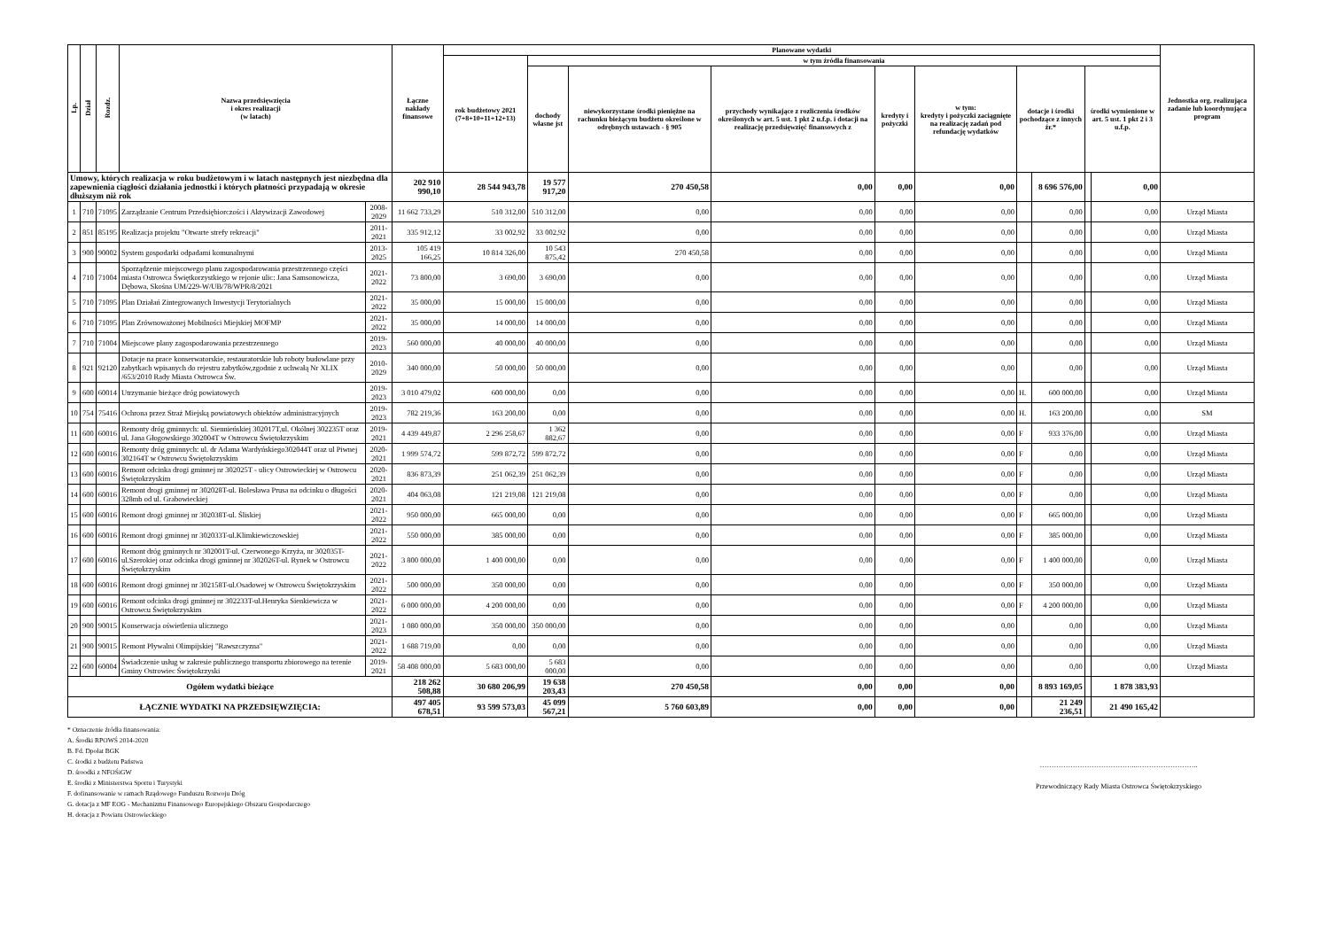| Lp. | Dział | Rozdz. | Nazwa przedsięwzięcia i okres realizacji (w latach) | | Łączne nakłady finansowe | Planowane wydatki | | | | | | | | | | Jednostka org. realizująca zadanie lub koordynująca program |
| --- | --- | --- | --- | --- | --- | --- | --- | --- | --- | --- | --- | --- | --- | --- | --- | --- |
| | | | | | | rok budżetowy 2021 (7+8+10+11+12+13) | w tym źródła finansowania | | | | | | | | | |
| | | | | | | | dochody własne jst | niewykorzystane środki pieniężne na rachunku bieżącym budżetu określone w odrębnych ustawach - § 905 | przychody wynikające z rozliczenia środków określonych w art. 5 ust. 1 pkt 2 u.f.p. i dotacji na realizację przedsięwzięć finansowych z | kredyty i pożyczki | w tym: kredyty i pożyczki zaciągnięte na realizację zadań pod refundację wydatków | dotacje i środki pochodzące z innych źr.* | | środki wymienione w art. 5 ust. 1 pkt 2 i 3 u.f.p. | | |
| Umowy, których realizacja w roku budżetowym i w latach następnych jest niezbędna dla zapewnienia ciągłości działania jednostki i których płatności przypadają w okresie dłuższym niż rok | | | | | 202 910 990,10 | 28 544 943,78 | 19 577 917,20 | 270 450,58 | 0,00 | 0,00 | 0,00 | | 8 696 576,00 | | 0,00 | |
| 1 | 710 | 71095 | Zarządzanie Centrum Przedsiębiorczości i Aktywizacji Zawodowej | 2008-2029 | 11 662 733,29 | 510 312,00 | 510 312,00 | 0,00 | 0,00 | 0,00 | 0,00 | | 0,00 | | 0,00 | Urząd Miasta |
| 2 | 851 | 85195 | Realizacja projektu "Otwarte strefy rekreacji" | 2011-2021 | 335 912,12 | 33 002,92 | 33 002,92 | 0,00 | 0,00 | 0,00 | 0,00 | | 0,00 | | 0,00 | Urząd Miasta |
| 3 | 900 | 90002 | System gospodarki odpadami komunalnymi | 2013-2025 | 105 419 166,25 | 10 814 326,00 | 10 543 875,42 | 270 450,58 | 0,00 | 0,00 | 0,00 | | 0,00 | | 0,00 | Urząd Miasta |
| 4 | 710 | 71004 | Sporządzenie miejscowego planu zagospodarowania przestrzennego części miasta Ostrowca Świętkorzystkiego w rejonie ulic: Jana Samsonowicza, Dębowa, Skośna UM/229-W/UB/78/WPR/8/2021 | 2021-2022 | 73 800,00 | 3 690,00 | 3 690,00 | 0,00 | 0,00 | 0,00 | 0,00 | | 0,00 | | 0,00 | Urząd Miasta |
| 5 | 710 | 71095 | Plan Działań Zintegrowanych Inwestycji Terytorialnych | 2021-2022 | 35 000,00 | 15 000,00 | 15 000,00 | 0,00 | 0,00 | 0,00 | 0,00 | | 0,00 | | 0,00 | Urząd Miasta |
| 6 | 710 | 71095 | Plan Zrównoważonej Mobilności Miejskiej MOFMP | 2021-2022 | 35 000,00 | 14 000,00 | 14 000,00 | 0,00 | 0,00 | 0,00 | 0,00 | | 0,00 | | 0,00 | Urząd Miasta |
| 7 | 710 | 71004 | Miejscowe plany zagospodarowania przestrzennego | 2019-2023 | 560 000,00 | 40 000,00 | 40 000,00 | 0,00 | 0,00 | 0,00 | 0,00 | | 0,00 | | 0,00 | Urząd Miasta |
| 8 | 921 | 92120 | Dotacje na prace konserwatorskie, restauratorskie lub roboty budowlane przy zabytkach wpisanych do rejestru zabytków,zgodnie z uchwałą Nr XLIX /653/2010 Rady Miasta Ostrowca Św. | 2010-2029 | 340 000,00 | 50 000,00 | 50 000,00 | 0,00 | 0,00 | 0,00 | 0,00 | | 0,00 | | 0,00 | Urząd Miasta |
| 9 | 600 | 60014 | Utrzymanie bieżące dróg powiatowych | 2019-2023 | 3 010 479,02 | 600 000,00 | 0,00 | 0,00 | 0,00 | 0,00 | 0,00 | H. | 600 000,00 | | 0,00 | Urząd Miasta |
| 10 | 754 | 75416 | Ochrona przez Straż Miejską powiatowych obiektów administracyjnych | 2019-2023 | 782 219,36 | 163 200,00 | 0,00 | 0,00 | 0,00 | 0,00 | 0,00 | H. | 163 200,00 | | 0,00 | SM |
| 11 | 600 | 60016 | Remonty dróg gminnych: ul. Siennieńskiej 302017T,ul. Okólnej 302235T oraz ul. Jana Głogowskiego 302004T w Ostrowcu Świętokrzyskim | 2019-2021 | 4 439 449,87 | 2 296 258,67 | 1 362 882,67 | 0,00 | 0,00 | 0,00 | 0,00 | F | 933 376,00 | | 0,00 | Urząd Miasta |
| 12 | 600 | 60016 | Remonty dróg gminnych: ul. dr Adama Wardyńskiego302044T oraz ul Piwnej 302164T w Ostrowcu Świętokrzyskim | 2020-2021 | 1 999 574,72 | 599 872,72 | 599 872,72 | 0,00 | 0,00 | 0,00 | 0,00 | F | 0,00 | | 0,00 | Urząd Miasta |
| 13 | 600 | 60016 | Remont odcinka drogi gminnej nr 302025T - ulicy Ostrowieckiej w Ostrowcu Świętokrzyskim | 2020-2021 | 836 873,39 | 251 062,39 | 251 062,39 | 0,00 | 0,00 | 0,00 | 0,00 | F | 0,00 | | 0,00 | Urząd Miasta |
| 14 | 600 | 60016 | Remont drogi gminnej nr 302028T-ul. Bolesława Prusa na odcinku o długości 328mb od ul. Grabowieckiej | 2020-2021 | 404 063,08 | 121 219,08 | 121 219,08 | 0,00 | 0,00 | 0,00 | 0,00 | F | 0,00 | | 0,00 | Urząd Miasta |
| 15 | 600 | 60016 | Remont drogi gminnej nr 302038T-ul. Śliskiej | 2021-2022 | 950 000,00 | 665 000,00 | 0,00 | 0,00 | 0,00 | 0,00 | 0,00 | F | 665 000,00 | | 0,00 | Urząd Miasta |
| 16 | 600 | 60016 | Remont drogi gminnej nr 302033T-ul.Klimkiewiczowskiej | 2021-2022 | 550 000,00 | 385 000,00 | 0,00 | 0,00 | 0,00 | 0,00 | 0,00 | F | 385 000,00 | | 0,00 | Urząd Miasta |
| 17 | 600 | 60016 | Remont dróg gminnych nr 302001T-ul. Czerwonego Krzyża, nr 302035T-ul.Szerokiej oraz odcinka drogi gminnej nr 302026T-ul. Rynek w Ostrowcu Świętokrzyskim | 2021-2022 | 3 800 000,00 | 1 400 000,00 | 0,00 | 0,00 | 0,00 | 0,00 | 0,00 | F | 1 400 000,00 | | 0,00 | Urząd Miasta |
| 18 | 600 | 60016 | Remont drogi gminnej nr 302158T-ul.Osadowej w Ostrowcu Świętokrzyskim | 2021-2022 | 500 000,00 | 350 000,00 | 0,00 | 0,00 | 0,00 | 0,00 | 0,00 | F | 350 000,00 | | 0,00 | Urząd Miasta |
| 19 | 600 | 60016 | Remont odcinka drogi gminnej nr 302233T-ul.Henryka Sienkiewicza w Ostrowcu Świętokrzyskim | 2021-2022 | 6 000 000,00 | 4 200 000,00 | 0,00 | 0,00 | 0,00 | 0,00 | 0,00 | F | 4 200 000,00 | | 0,00 | Urząd Miasta |
| 20 | 900 | 90015 | Konserwacja oświetlenia ulicznego | 2021-2023 | 1 080 000,00 | 350 000,00 | 350 000,00 | 0,00 | 0,00 | 0,00 | 0,00 | | 0,00 | | 0,00 | Urząd Miasta |
| 21 | 900 | 90015 | Remont Pływalni Olimpijskiej "Rawszczyzna" | 2021-2022 | 1 688 719,00 | 0,00 | 0,00 | 0,00 | 0,00 | 0,00 | 0,00 | | 0,00 | | 0,00 | Urząd Miasta |
| 22 | 600 | 60004 | Świadczenie usług w zakresie publicznego transportu zbiorowego na terenie Gminy Ostrowiec Świętokrzyski | 2019-2021 | 58 408 000,00 | 5 683 000,00 | 5 683 000,00 | 0,00 | 0,00 | 0,00 | 0,00 | | 0,00 | | 0,00 | Urząd Miasta |
| Ogółem wydatki bieżące | | | | | 218 262 508,88 | 30 680 206,99 | 19 638 203,43 | 270 450,58 | 0,00 | 0,00 | 0,00 | | 8 893 169,05 | | 1 878 383,93 | |
| ŁĄCZNIE WYDATKI NA PRZEDSIĘWZIĘCIA: | | | | | 497 405 678,51 | 93 599 573,03 | 45 099 567,21 | 5 760 603,89 | 0,00 | 0,00 | 0,00 | | 21 249 236,51 | | 21 490 165,42 | |
* Oznaczenie źródła finansowania:
A. Środki RPOWŚ 2014-2020
B. Fd. Dpołat BGK
C. środki z budżetu Państwa
D. śroodki z NFOŚiGW
E. środki z Ministerstwa Sportu i Turystyki
F. dofinansowanie w ramach Rządowego Funduszu Rozwoju Dróg
G. dotacja z MF EOG - Mechanizmu Finansowego Europejskiego Obszaru Gospodarczego
H. dotacja z Powiatu Ostrowieckiego
…………………………………...……………………..
Przewodniczący Rady Miasta Ostrowca Świętokrzyskiego